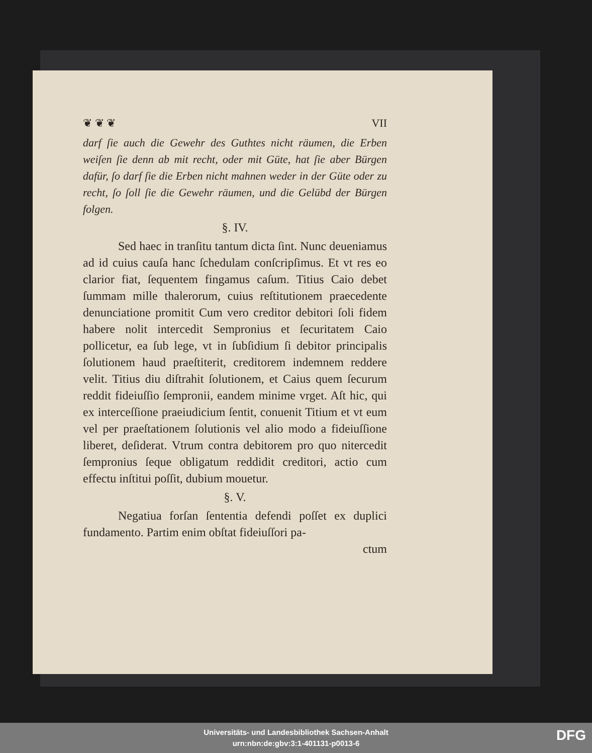❦ ❦ ❦ VII
darf ſie auch die Gewehr des Guthtes nicht räumen, die Erben weiſen ſie denn ab mit recht, oder mit Güte, hat ſie aber Bürgen dafür, ſo darf ſie die Erben nicht mahnen weder in der Güte oder zu recht, ſo ſoll ſie die Gewehr räumen, und die Gelübd der Bürgen folgen.
§. IV.
Sed haec in tranſitu tantum dicta ſint. Nunc deueniamus ad id cuius cauſa hanc ſchedulam conſcripſimus. Et vt res eo clarior fiat, ſequentem fingamus caſum. Titius Caio debet ſummam mille thalerorum, cuius reſtitutionem praecedente denunciatione promitit Cum vero creditor debitori ſoli fidem habere nolit intercedit Sempronius et ſecuritatem Caio pollicetur, ea ſub lege, vt in ſubſidium ſi debitor principalis ſolutionem haud praeſtiterit, creditorem indemnem reddere velit. Titius diu diſtrahit ſolutionem, et Caius quem ſecurum reddit fideiuſſio ſempronii, eandem minime vrget. Aſt hic, qui ex interceſſione praeiudicium ſentit, conuenit Titium et vt eum vel per praeſtationem ſolutionis vel alio modo a fideiuſſione liberet, deſiderat. Vtrum contra debitorem pro quo nitercedit ſempronius ſeque obligatum reddidit creditori, actio cum effectu inſtitui poſſit, dubium mouetur.
§. V.
Negatiua forſan ſententia defendi poſſet ex duplici fundamento. Partim enim obſtat fideiuſſori pa-
ctum
Universitäts- und Landesbibliothek Sachsen-Anhalt
urn:nbn:de:gbv:3:1-401131-p0013-6
DFG